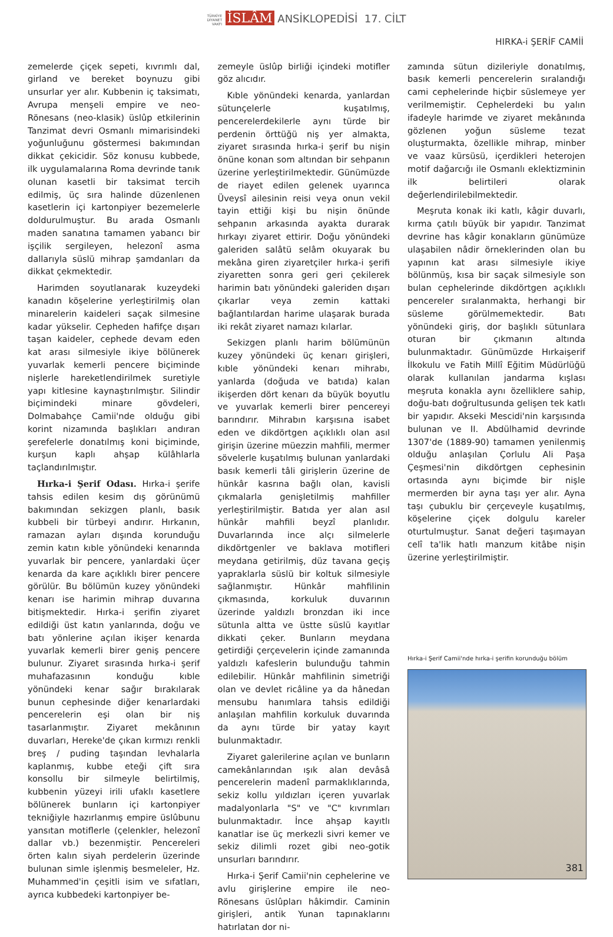TÜRKİYE
DİYANET
VAKFI İSLÂM ANSİKLOPEDİSİ 17. CİLT
HIRKA-i ŞERİF CAMİİ
zemelerde çiçek sepeti, kıvrımlı dal, girland ve bereket boynuzu gibi unsurlar yer alır. Kubbenin iç taksimatı, Avrupa menşeli empire ve neo-Rönesans (neo-klasik) üslûp etkilerinin Tanzimat devri Osmanlı mimarisindeki yoğunluğunu göstermesi bakımından dikkat çekicidir. Söz konusu kubbede, ilk uygulamalarına Roma devrinde tanık olunan kasetli bir taksimat tercih edilmiş, üç sıra halinde düzenlenen kasetlerin içi kartonpiyer bezemelerle doldurulmuştur. Bu arada Osmanlı maden sanatına tamamen yabancı bir işçilik sergileyen, helezonî asma dallarıyla süslü mihrap şamdanları da dikkat çekmektedir.
Harimden soyutlanarak kuzeydeki kanadın köşelerine yerleştirilmiş olan minarelerin kaideleri saçak silmesine kadar yükselir. Cepheden hafifçe dışarı taşan kaideler, cephede devam eden kat arası silmesiyle ikiye bölünerek yuvarlak kemerli pencere biçiminde nişlerle hareketlendirilmek suretiyle yapı kitlesine kaynaştırılmıştır. Silindir biçimindeki minare gövdeleri, Dolmabahçe Camii'nde olduğu gibi korint nizamında başlıkları andıran şerefelerle donatılmış koni biçiminde, kurşun kaplı ahşap külâhlarla taçlandırılmıştır.
Hırka-i Şerif Odası. Hırka-i şerife tahsis edilen kesim dış görünümü bakımından sekizgen planlı, basık kubbeli bir türbeyi andırır. Hırkanın, ramazan ayları dışında korunduğu zemin katın kıble yönündeki kenarında yuvarlak bir pencere, yanlardaki üçer kenarda da kare açıklıklı birer pencere görülür. Bu bölümün kuzey yönündeki kenarı ise harimin mihrap duvarına bitişmektedir. Hırka-i şerifin ziyaret edildiği üst katın yanlarında, doğu ve batı yönlerine açılan ikişer kenarda yuvarlak kemerli birer geniş pencere bulunur. Ziyaret sırasında hırka-i şerif muhafazasının konduğu kıble yönündeki kenar sağır bırakılarak bunun cephesinde diğer kenarlardaki pencerelerin eşi olan bir niş tasarlanmıştır. Ziyaret mekânının duvarları, Hereke'de çıkan kırmızı renkli breş / puding taşından levhalarla kaplanmış, kubbe eteği çift sıra konsollu bir silmeyle belirtilmiş, kubbenin yüzeyi irili ufaklı kasetlere bölünerek bunların içi kartonpiyer tekniğiyle hazırlanmış empire üslûbunu yansıtan motiflerle (çelenkler, helezonî dallar vb.) bezenmiştir. Pencereleri örten kalın siyah perdelerin üzerinde bulunan simle işlenmiş besmeleler, Hz. Muhammed'in çeşitli isim ve sıfatları, ayrıca kubbedeki kartonpiyer be-
zemeyle üslûp birliği içindeki motifler göz alıcıdır.
Kıble yönündeki kenarda, yanlardan sütunçelerle kuşatılmış, pencerelerdekilerle aynı türde bir perdenin örttüğü niş yer almakta, ziyaret sırasında hırka-i şerif bu nişin önüne konan som altından bir sehpanın üzerine yerleştirilmektedir. Günümüzde de riayet edilen gelenek uyarınca Üveysî ailesinin reisi veya onun vekil tayin ettiği kişi bu nişin önünde sehpanın arkasında ayakta durarak hırkayı ziyaret ettirir. Doğu yönündeki galeriden salâtü selâm okuyarak bu mekâna giren ziyaretçiler hırka-i şerifi ziyaretten sonra geri geri çekilerek harimin batı yönündeki galeriden dışarı çıkarlar veya zemin kattaki bağlantılardan harime ulaşarak burada iki rekât ziyaret namazı kılarlar.
Sekizgen planlı harim bölümünün kuzey yönündeki üç kenarı girişleri, kıble yönündeki kenarı mihrabı, yanlarda (doğuda ve batıda) kalan ikişerden dört kenarı da büyük boyutlu ve yuvarlak kemerli birer pencereyi barındırır. Mihrabın karşısına isabet eden ve dikdörtgen açıklıklı olan asıl girişin üzerine müezzin mahfili, mermer sövelerle kuşatılmış bulunan yanlardaki basık kemerli tâli girişlerin üzerine de hünkâr kasrına bağlı olan, kavisli çıkmalarla genişletilmiş mahfiller yerleştirilmiştir. Batıda yer alan asıl hünkâr mahfili beyzî planlıdır. Duvarlarında ince alçı silmelerle dikdörtgenler ve baklava motifleri meydana getirilmiş, düz tavana geçiş yapraklarla süslü bir koltuk silmesiyle sağlanmıştır. Hünkâr mahfilinin çıkmasında, korkuluk duvarının üzerinde yaldızlı bronzdan iki ince sütunla altta ve üstte süslü kayıtlar dikkati çeker. Bunların meydana getirdiği çerçevelerin içinde zamanında yaldızlı kafeslerin bulunduğu tahmin edilebilir. Hünkâr mahfilinin simetriği olan ve devlet ricâline ya da hânedan mensubu hanımlara tahsis edildiği anlaşılan mahfilin korkuluk duvarında da aynı türde bir yatay kayıt bulunmaktadır.
Ziyaret galerilerine açılan ve bunların camekânlarından ışık alan devâsâ pencerelerin madenî parmaklıklarında, sekiz kollu yıldızları içeren yuvarlak madalyonlarla "S" ve "C" kıvrımları bulunmaktadır. İnce ahşap kayıtlı kanatlar ise üç merkezli sivri kemer ve sekiz dilimli rozet gibi neo-gotik unsurları barındırır.
Hırka-i Şerif Camii'nin cephelerine ve avlu girişlerine empire ile neo-Rönesans üslûpları hâkimdir. Caminin girişleri, antik Yunan tapınaklarını hatırlatan dor ni-
zamında sütun dizileriyle donatılmış, basık kemerli pencerelerin sıralandığı cami cephelerinde hiçbir süslemeye yer verilmemiştir. Cephelerdeki bu yalın ifadeyle harimde ve ziyaret mekânında gözlenen yoğun süsleme tezat oluşturmakta, özellikle mihrap, minber ve vaaz kürsüsü, içerdikleri heterojen motif dağarcığı ile Osmanlı eklektizminin ilk belirtileri olarak değerlendirilebilmektedir.
Meşruta konak iki katlı, kâgir duvarlı, kırma çatılı büyük bir yapıdır. Tanzimat devrine has kâgir konakların günümüze ulaşabilen nâdir örneklerinden olan bu yapının kat arası silmesiyle ikiye bölünmüş, kısa bir saçak silmesiyle son bulan cephelerinde dikdörtgen açıklıklı pencereler sıralanmakta, herhangi bir süsleme görülmemektedir. Batı yönündeki giriş, dor başlıklı sütunlara oturan bir çıkmanın altında bulunmaktadır. Günümüzde Hırkaişerif İlkokulu ve Fatih Millî Eğitim Müdürlüğü olarak kullanılan jandarma kışlası meşruta konakla aynı özelliklere sahip, doğu-batı doğrultusunda gelişen tek katlı bir yapıdır. Akseki Mescidi'nin karşısında bulunan ve II. Abdülhamid devrinde 1307'de (1889-90) tamamen yenilenmiş olduğu anlaşılan Çorlulu Ali Paşa Çeşmesi'nin dikdörtgen cephesinin ortasında aynı biçimde bir nişle mermerden bir ayna taşı yer alır. Ayna taşı çubuklu bir çerçeveyle kuşatılmış, köşelerine çiçek dolgulu kareler oturtulmuştur. Sanat değeri taşımayan celî ta'lik hatlı manzum kitâbe nişin üzerine yerleştirilmiştir.
Hırka-i Şerif Camii'nde hırka-i şerifin korunduğu bölüm
381